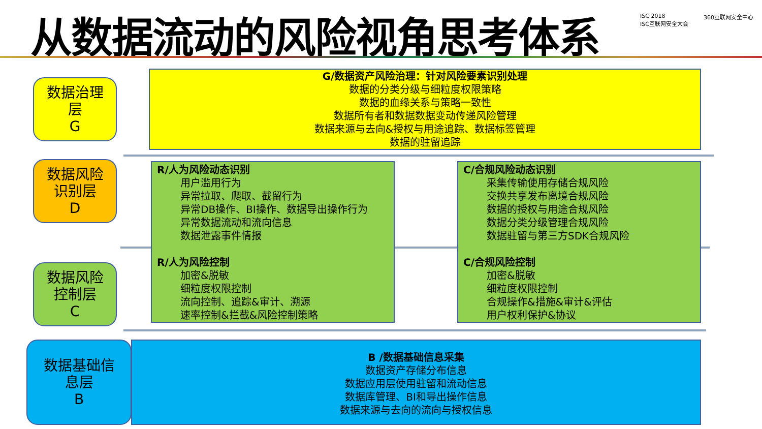从数据流动的风险视角思考体系
ISC 2018
ISC互联网安全大会
360互联网安全中心
数据治理
层
G
G/数据资产风险治理：针对风险要素识别处理
数据的分类分级与细粒度权限策略
数据的血缘关系与策略一致性
数据所有者和数据数据变动传递风险管理
数据来源与去向&授权与用途追踪、数据标签管理
数据的驻留追踪
数据风险
识别层
D
数据风险
控制层
C
R/人为风险动态识别
用户滥用行为
异常拉取、爬取、截留行为
异常DB操作、BI操作、数据导出操作行为
异常数据流动和流向信息
数据泄露事件情报
R/人为风险控制
加密&脱敏
细粒度权限控制
流向控制、追踪&审计、溯源
速率控制&拦截&风险控制策略
C/合规风险动态识别
采集传输使用存储合规风险
交换共享发布离境合规风险
数据的授权与用途合规风险
数据分类分级管理合规风险
数据驻留与第三方SDK合规风险
C/合规风险控制
加密&脱敏
细粒度权限控制
合规操作&措施&审计&评估
用户权利保护&协议
数据基础信
息层
B
B /数据基础信息采集
数据资产存储分布信息
数据应用层使用驻留和流动信息
数据库管理、BI和导出操作信息
数据来源与去向的流向与授权信息